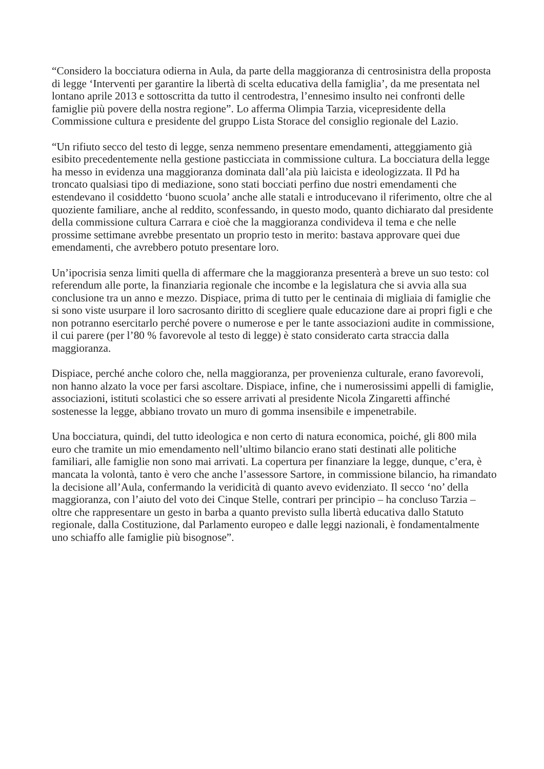“Considero la bocciatura odierna in Aula, da parte della maggioranza di centrosinistra della proposta di legge ‘Interventi per garantire la libertà di scelta educativa della famiglia’, da me presentata nel lontano aprile 2013 e sottoscritta da tutto il centrodestra, l’ennesimo insulto nei confronti delle famiglie più povere della nostra regione”. Lo afferma Olimpia Tarzia, vicepresidente della Commissione cultura e presidente del gruppo Lista Storace del consiglio regionale del Lazio.
“Un rifiuto secco del testo di legge, senza nemmeno presentare emendamenti, atteggiamento già esibito precedentemente nella gestione pasticciata in commissione cultura. La bocciatura della legge ha messo in evidenza una maggioranza dominata dall’ala più laicista e ideologizzata. Il Pd ha troncato qualsiasi tipo di mediazione, sono stati bocciati perfino due nostri emendamenti che estendevano il cosiddetto ‘buono scuola’ anche alle statali e introducevano il riferimento, oltre che al quoziente familiare, anche al reddito, sconfessando, in questo modo, quanto dichiarato dal presidente della commissione cultura Carrara e cioè che la maggioranza condivideva il tema e che nelle prossime settimane avrebbe presentato un proprio testo in merito: bastava approvare quei due emendamenti, che avrebbero potuto presentare loro.
Un’ipocrisia senza limiti quella di affermare che la maggioranza presenterà a breve un suo testo: col referendum alle porte, la finanziaria regionale che incombe e la legislatura che si avvia alla sua conclusione tra un anno e mezzo. Dispiace, prima di tutto per le centinaia di migliaia di famiglie che si sono viste usurpare il loro sacrosanto diritto di scegliere quale educazione dare ai propri figli e che non potranno esercitarlo perché povere o numerose e per le tante associazioni audite in commissione, il cui parere (per l’80 % favorevole al testo di legge) è stato considerato carta straccia dalla maggioranza.
Dispiace, perché anche coloro che, nella maggioranza, per provenienza culturale, erano favorevoli, non hanno alzato la voce per farsi ascoltare. Dispiace, infine, che i numerosissimi appelli di famiglie, associazioni, istituti scolastici che so essere arrivati al presidente Nicola Zingaretti affinché sostenesse la legge, abbiano trovato un muro di gomma insensibile e impenetrabile.
Una bocciatura, quindi, del tutto ideologica e non certo di natura economica, poiché, gli 800 mila euro che tramite un mio emendamento nell’ultimo bilancio erano stati destinati alle politiche familiari, alle famiglie non sono mai arrivati. La copertura per finanziare la legge, dunque, c’era, è mancata la volontà, tanto è vero che anche l’assessore Sartore, in commissione bilancio, ha rimandato la decisione all’Aula, confermando la veridicità di quanto avevo evidenziato. Il secco ‘no’ della maggioranza, con l’aiuto del voto dei Cinque Stelle, contrari per principio – ha concluso Tarzia – oltre che rappresentare un gesto in barba a quanto previsto sulla libertà educativa dallo Statuto regionale, dalla Costituzione, dal Parlamento europeo e dalle leggi nazionali, è fondamentalmente uno schiaffo alle famiglie più bisognose”.